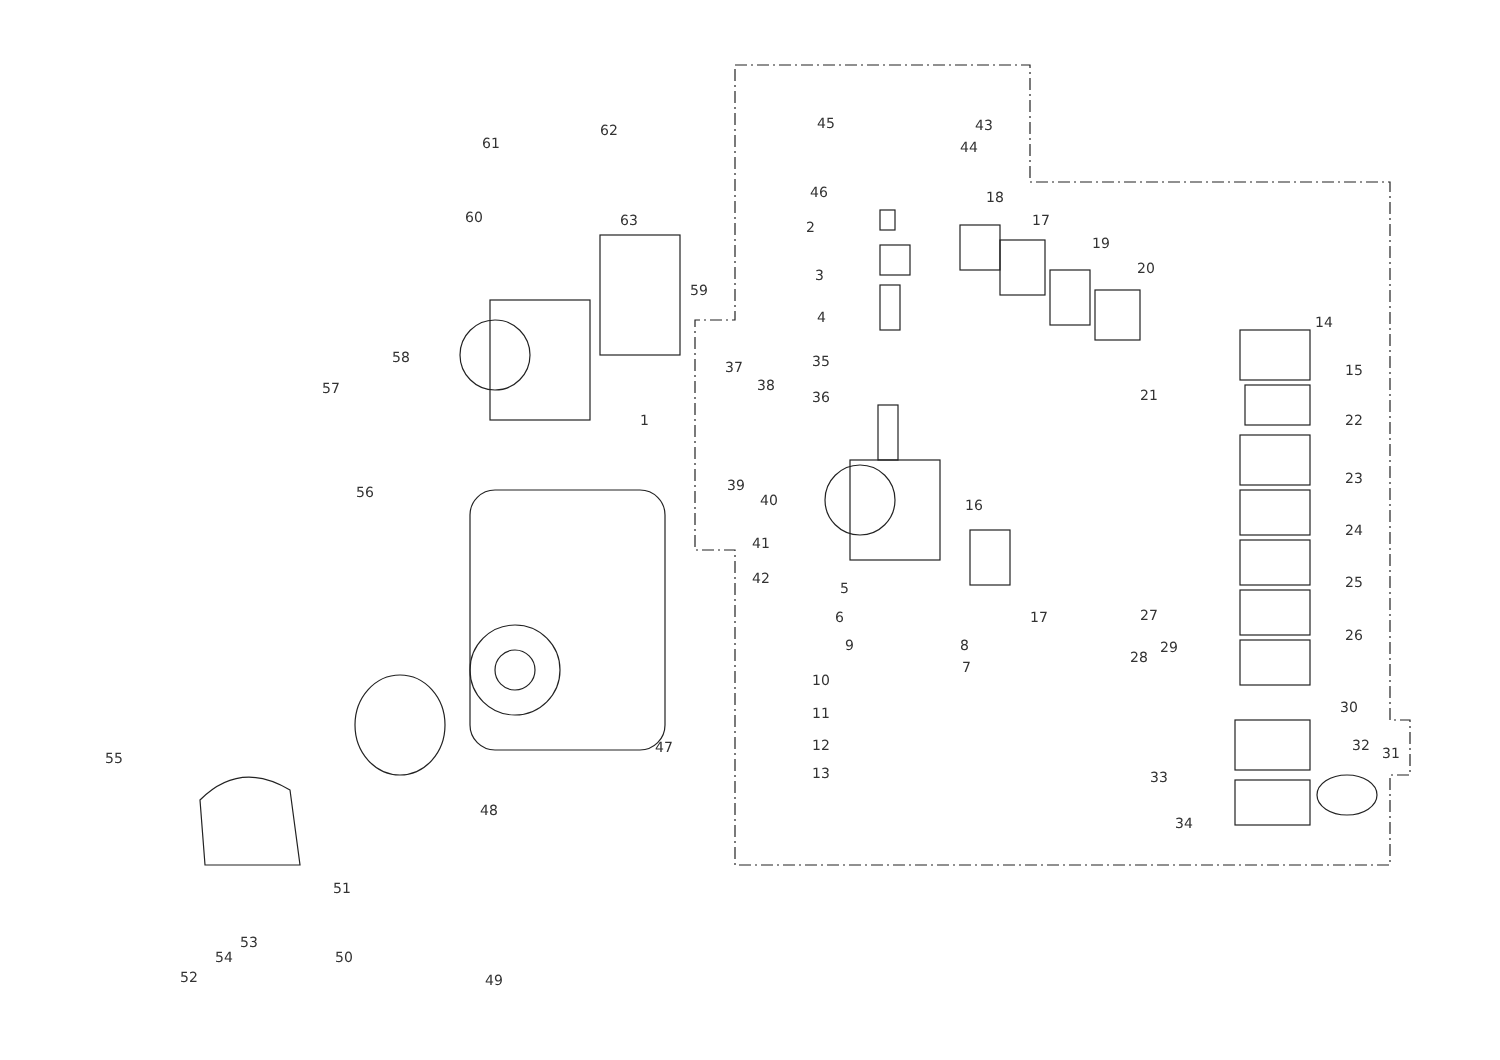62
61
63
60
59
58
57
1
56
47
48
55
51
53
50
54
52
49
43
45
44
46
18
17
2
19
20
3
4
14
35
15
37
38
21
36
22
39
40
23
16
24
41
42
5
25
17
6
8
27
9
26
29
7
28
10
30
11
32
12
31
33
13
34